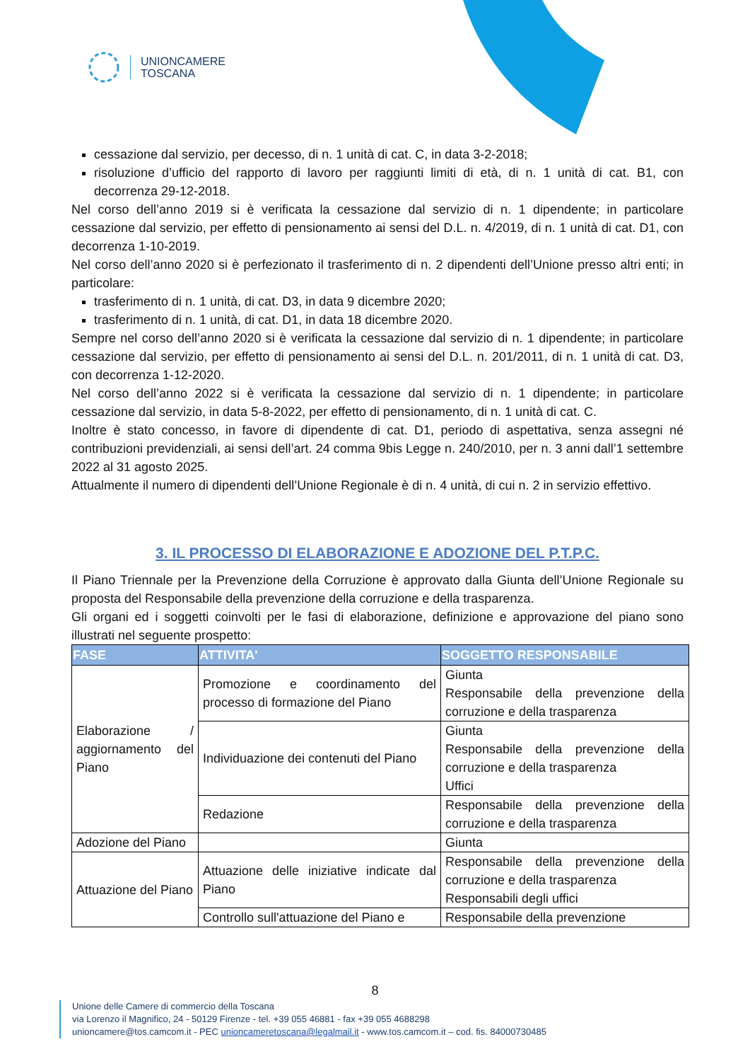UNIONCAMERE
TOSCANA
cessazione dal servizio, per decesso, di n. 1 unità di cat. C, in data 3-2-2018;
risoluzione d’ufficio del rapporto di lavoro per raggiunti limiti di età, di n. 1 unità di cat. B1, con decorrenza 29-12-2018.
Nel corso dell’anno 2019 si è verificata la cessazione dal servizio di n. 1 dipendente; in particolare cessazione dal servizio, per effetto di pensionamento ai sensi del D.L. n. 4/2019, di n. 1 unità di cat. D1, con decorrenza 1-10-2019.
Nel corso dell’anno 2020 si è perfezionato il trasferimento di n. 2 dipendenti dell’Unione presso altri enti; in particolare:
trasferimento di n. 1 unità, di cat. D3, in data 9 dicembre 2020;
trasferimento di n. 1 unità, di cat. D1, in data 18 dicembre 2020.
Sempre nel corso dell’anno 2020 si è verificata la cessazione dal servizio di n. 1 dipendente; in particolare cessazione dal servizio, per effetto di pensionamento ai sensi del D.L. n. 201/2011, di n. 1 unità di cat. D3, con decorrenza 1-12-2020.
Nel corso dell’anno 2022 si è verificata la cessazione dal servizio di n. 1 dipendente; in particolare cessazione dal servizio, in data 5-8-2022, per effetto di pensionamento, di n. 1 unità di cat. C.
Inoltre è stato concesso, in favore di dipendente di cat. D1, periodo di aspettativa, senza assegni né contribuzioni previdenziali, ai sensi dell’art. 24 comma 9bis Legge n. 240/2010, per n. 3 anni dall’1 settembre 2022 al 31 agosto 2025.
Attualmente il numero di dipendenti dell’Unione Regionale è di n. 4 unità, di cui n. 2 in servizio effettivo.
3. IL PROCESSO DI ELABORAZIONE E ADOZIONE DEL P.T.P.C.
Il Piano Triennale per la Prevenzione della Corruzione è approvato dalla Giunta dell’Unione Regionale su proposta del Responsabile della prevenzione della corruzione e della trasparenza.
Gli organi ed i soggetti coinvolti per le fasi di elaborazione, definizione e approvazione del piano sono illustrati nel seguente prospetto:
| FASE | ATTIVITA' | SOGGETTO RESPONSABILE |
| --- | --- | --- |
| Elaborazione / aggiornamento del Piano | Promozione e coordinamento del processo di formazione del Piano | Giunta Responsabile della prevenzione della corruzione e della trasparenza |
| | Individuazione dei contenuti del Piano | Giunta Responsabile della prevenzione della corruzione e della trasparenza Uffici |
| | Redazione | Responsabile della prevenzione della corruzione e della trasparenza |
| Adozione del Piano | | Giunta |
| Attuazione del Piano | Attuazione delle iniziative indicate dal Piano | Responsabile della prevenzione della corruzione e della trasparenza Responsabili degli uffici |
| | Controllo sull'attuazione del Piano e | Responsabile della prevenzione |
8
Unione delle Camere di commercio della Toscana
via Lorenzo il Magnifico, 24 - 50129 Firenze - tel. +39 055 46881 - fax +39 055 4688298
unioncamere@tos.camcom.it - PEC unioncameretoscana@legalmail.it - www.tos.camcom.it – cod. fis. 84000730485